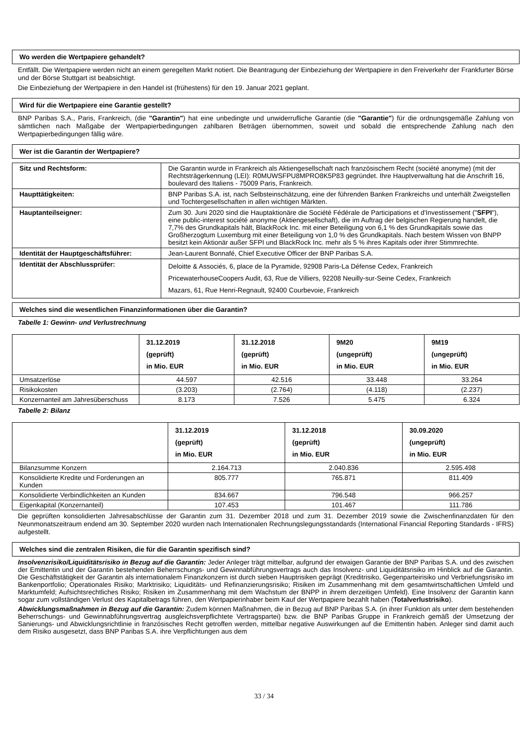Wo werden die Wertpapiere gehandelt?
Entfällt. Die Wertpapiere werden nicht an einem geregelten Markt notiert. Die Beantragung der Einbeziehung der Wertpapiere in den Freiverkehr der Frankfurter Börse und der Börse Stuttgart ist beabsichtigt.
Die Einbeziehung der Wertpapiere in den Handel ist (frühestens) für den 19. Januar 2021 geplant.
Wird für die Wertpapiere eine Garantie gestellt?
BNP Paribas S.A., Paris, Frankreich, (die "Garantin") hat eine unbedingte und unwiderrufliche Garantie (die "Garantie") für die ordnungsgemäße Zahlung von sämtlichen nach Maßgabe der Wertpapierbedingungen zahlbaren Beträgen übernommen, soweit und sobald die entsprechende Zahlung nach den Wertpapierbedingungen fällig wäre.
Wer ist die Garantin der Wertpapiere?
| Sitz und Rechtsform: | Die Garantin wurde in Frankreich als Aktiengesellschaft nach französischem Recht (société anonyme) (mit der Rechtsträgerkennung (LEI): R0MUWSFPU8MPRO8K5P83 gegründet. Ihre Hauptverwaltung hat die Anschrift 16, boulevard des Italiens - 75009 Paris, Frankreich. |
| Haupttätigkeiten: | BNP Paribas S.A. ist, nach Selbsteinschätzung, eine der führenden Banken Frankreichs und unterhält Zweigstellen und Tochtergesellschaften in allen wichtigen Märkten. |
| Hauptanteilseigner: | Zum 30. Juni 2020 sind die Hauptaktionäre die Société Fédérale de Participations et d'Investissement (" SFPI "), eine public-interest société anonyme (Aktiengesellschaft), die im Auftrag der belgischen Regierung handelt, die 7,7% des Grundkapitals hält, BlackRock Inc. mit einer Beteiligung von 6,1 % des Grundkapitals sowie das Großherzogtum Luxemburg mit einer Beteiligung von 1,0 % des Grundkapitals. Nach bestem Wissen von BNPP besitzt kein Aktionär außer SFPI und BlackRock Inc. mehr als 5 % ihres Kapitals oder ihrer Stimmrechte. |
| Identität der Hauptgeschäftsführer: | Jean-Laurent Bonnafé, Chief Executive Officer der BNP Paribas S.A. |
| Identität der Abschlussprüfer: | Deloitte & Associés, 6, place de la Pyramide, 92908 Paris-La Défense Cedex, Frankreich PricewaterhouseCoopers Audit, 63, Rue de Villiers, 92208 Neuilly-sur-Seine Cedex, Frankreich Mazars, 61, Rue Henri-Regnault, 92400 Courbevoie, Frankreich |
Welches sind die wesentlichen Finanzinformationen über die Garantin?
Tabelle 1: Gewinn- und Verlustrechnung
| | 31.12.2019 (geprüft) in Mio. EUR | 31.12.2018 (geprüft) in Mio. EUR | 9M20 (ungeprüft) in Mio. EUR | 9M19 (ungeprüft) in Mio. EUR |
| --- | --- | --- | --- | --- |
| Umsatzerlöse | 44.597 | 42.516 | 33.448 | 33.264 |
| Risikokosten | (3.203) | (2.764) | (4.118) | (2.237) |
| Konzernanteil am Jahresüberschuss | 8.173 | 7.526 | 5.475 | 6.324 |
Tabelle 2: Bilanz
| | 31.12.2019 (geprüft) in Mio. EUR | 31.12.2018 (geprüft) in Mio. EUR | 30.09.2020 (ungeprüft) in Mio. EUR |
| --- | --- | --- | --- |
| Bilanzsumme Konzern | 2.164.713 | 2.040.836 | 2.595.498 |
| Konsolidierte Kredite und Forderungen an Kunden | 805.777 | 765.871 | 811.409 |
| Konsolidierte Verbindlichkeiten an Kunden | 834.667 | 796.548 | 966.257 |
| Eigenkapital (Konzernanteil) | 107.453 | 101.467 | 111.786 |
Die geprüften konsolidierten Jahresabschlüsse der Garantin zum 31. Dezember 2018 und zum 31. Dezember 2019 sowie die Zwischenfinanzdaten für den Neunmonatszeitraum endend am 30. September 2020 wurden nach Internationalen Rechnungslegungsstandards (International Financial Reporting Standards - IFRS) aufgestellt.
Welches sind die zentralen Risiken, die für die Garantin spezifisch sind?
Insolvenzrisiko/Liquiditätsrisiko in Bezug auf die Garantin: Jeder Anleger trägt mittelbar, aufgrund der etwaigen Garantie der BNP Paribas S.A. und des zwischen der Emittentin und der Garantin bestehenden Beherrschungs- und Gewinnabführungsvertrags auch das Insolvenz- und Liquiditätsrisiko im Hinblick auf die Garantin. Die Geschäftstätigkeit der Garantin als internationalem Finanzkonzern ist durch sieben Hauptrisiken geprägt (Kreditrisiko, Gegenparteirisiko und Verbriefungsrisiko im Bankenportfolio; Operationales Risiko; Marktrisiko; Liquiditäts- und Refinanzierungsrisiko; Risiken im Zusammenhang mit dem gesamtwirtschaftlichen Umfeld und Marktumfeld; Aufsichtsrechtliches Risiko; Risiken im Zusammenhang mit dem Wachstum der BNPP in ihrem derzeitigen Umfeld). Eine Insolvenz der Garantin kann sogar zum vollständigen Verlust des Kapitalbetrags führen, den Wertpapierinhaber beim Kauf der Wertpapiere bezahlt haben (Totalverlustrisiko).
Abwicklungsmaßnahmen in Bezug auf die Garantin: Zudem können Maßnahmen, die in Bezug auf BNP Paribas S.A. (in ihrer Funktion als unter dem bestehenden Beherrschungs- und Gewinnabführungsvertrag ausgleichsverpflichtete Vertragspartei) bzw. die BNP Paribas Gruppe in Frankreich gemäß der Umsetzung der Sanierungs- und Abwicklungsrichtlinie in französisches Recht getroffen werden, mittelbar negative Auswirkungen auf die Emittentin haben. Anleger sind damit auch dem Risiko ausgesetzt, dass BNP Paribas S.A. ihre Verpflichtungen aus dem
33 / 34